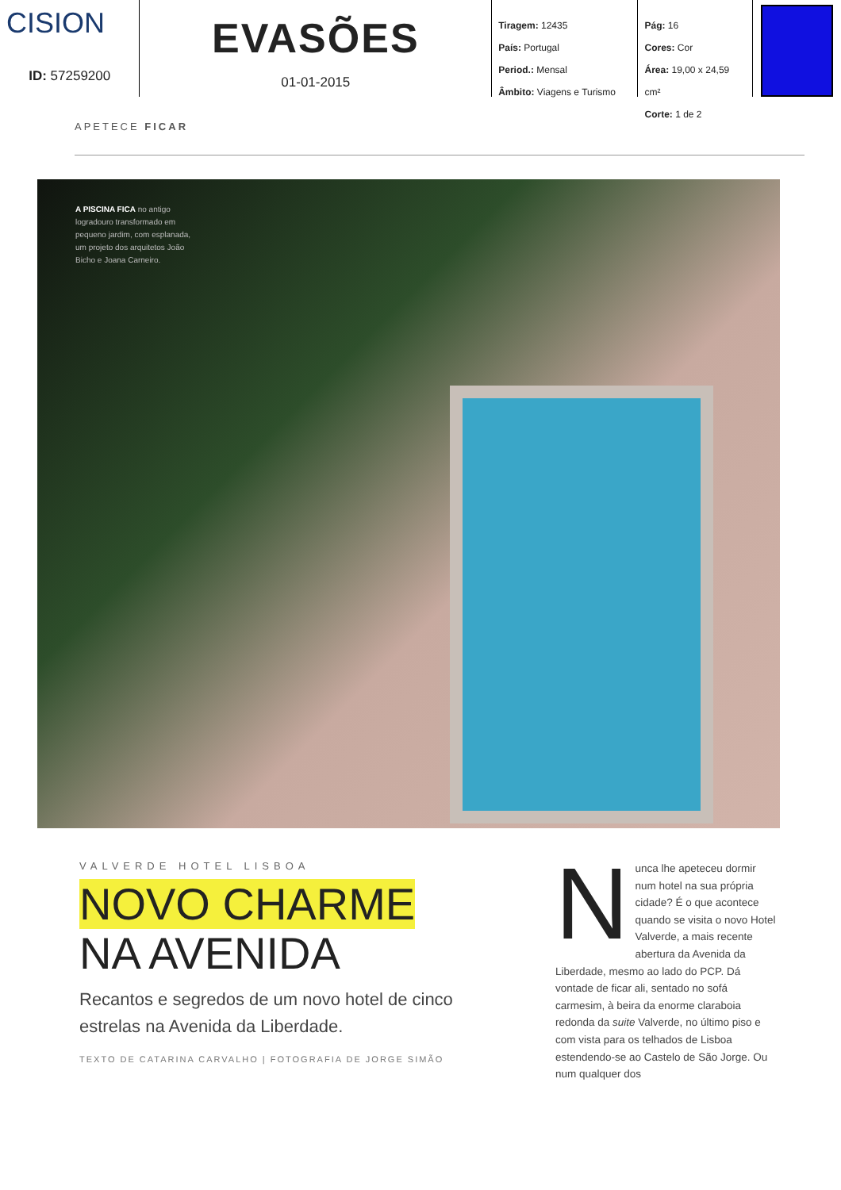CISION
ID: 57259200
EVASÕES
01-01-2015
Tiragem: 12435
País: Portugal
Period.: Mensal
Âmbito: Viagens e Turismo
Pág: 16
Cores: Cor
Área: 19,00 x 24,59 cm²
Corte: 1 de 2
APETECE FICAR
A PISCINA FICA no antigo logradouro transformado em pequeno jardim, com esplanada, um projeto dos arquitetos João Bicho e Joana Carneiro.
VALVERDE HOTEL LISBOA
NOVO CHARME
NA AVENIDA
Recantos e segredos de um novo hotel de cinco estrelas na Avenida da Liberdade.
TEXTO DE CATARINA CARVALHO | FOTOGRAFIA DE JORGE SIMÃO
Nunca lhe apeteceu dormir num hotel na sua própria cidade? É o que acontece quando se visita o novo Hotel Valverde, a mais recente abertura da Avenida da Liberdade, mesmo ao lado do PCP. Dá vontade de ficar ali, sentado no sofá carmesim, à beira da enorme claraboia redonda da suite Valverde, no último piso e com vista para os telhados de Lisboa estendendo-se ao Castelo de São Jorge. Ou num qualquer dos